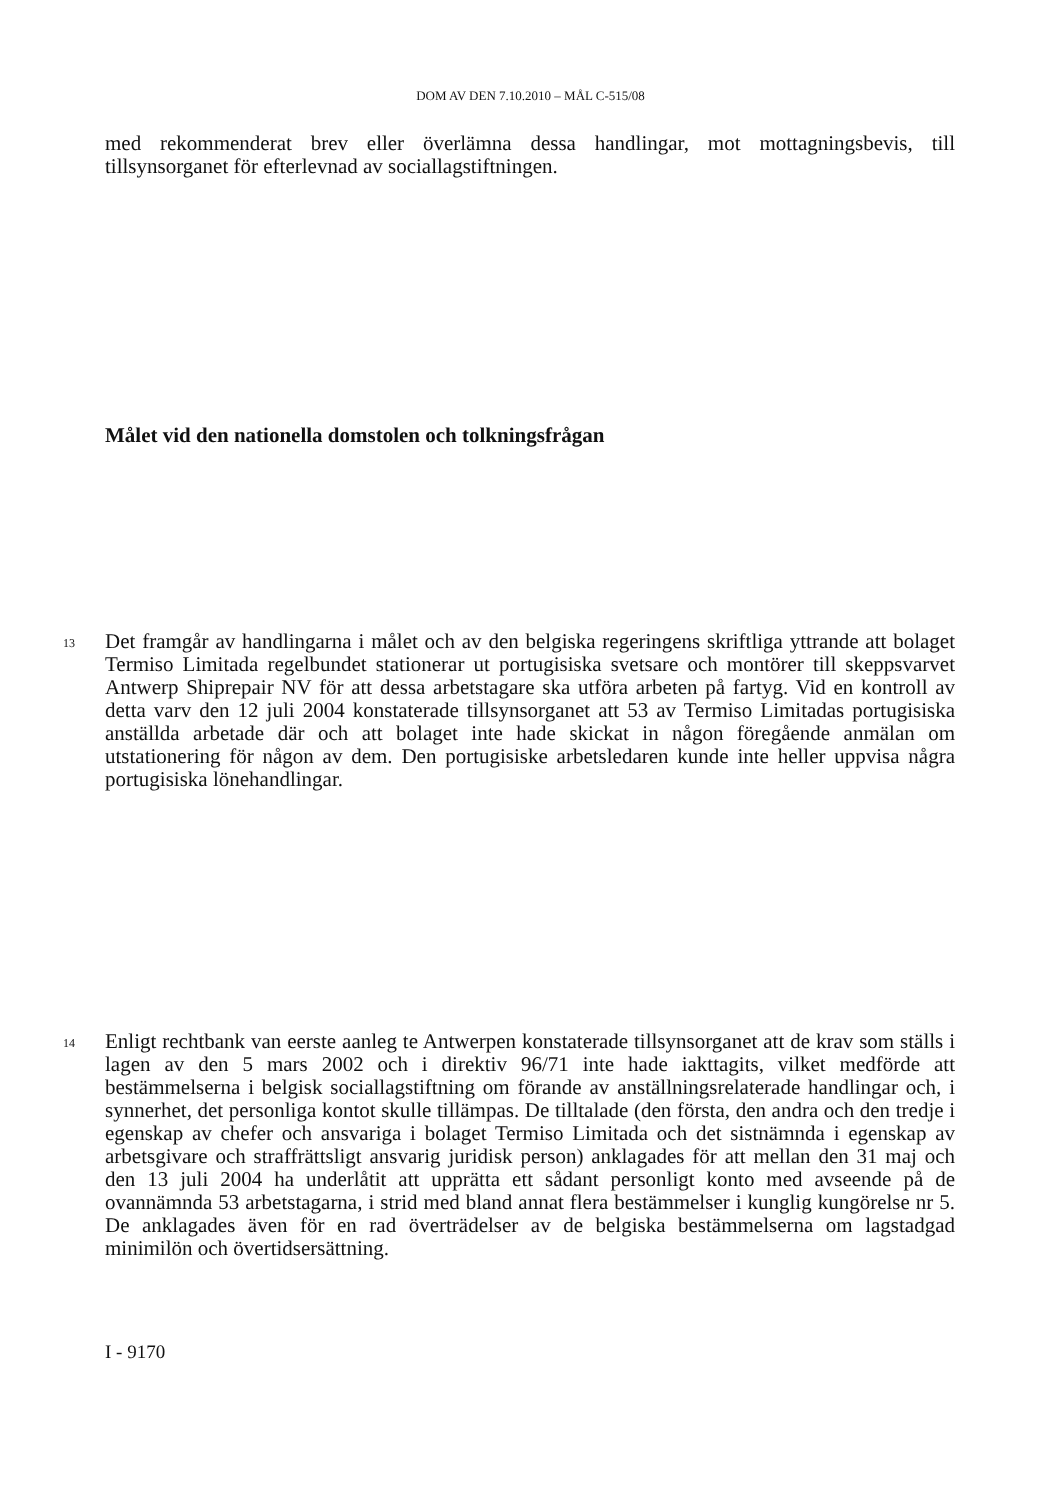DOM AV DEN 7.10.2010 – MÅL C-515/08
med rekommenderat brev eller överlämna dessa handlingar, mot mottagningsbevis, till tillsynsorganet för efterlevnad av sociallagstiftningen.
Målet vid den nationella domstolen och tolkningsfrågan
13
Det framgår av handlingarna i målet och av den belgiska regeringens skriftliga ytt­rande att bolaget Termiso Limitada regelbundet stationerar ut portugisiska svetsare och montörer till skeppsvarvet Antwerp Shiprepair NV för att dessa arbetstagare ska utföra arbeten på fartyg. Vid en kontroll av detta varv den 12 juli 2004 konstaterade tillsynsorganet att 53 av Termiso Limitadas portugisiska anställda arbetade där och att bolaget inte hade skickat in någon föregående anmälan om utstationering för nå­gon av dem. Den portugisiske arbetsledaren kunde inte heller uppvisa några portugi­siska lönehandlingar.
14
Enligt rechtbank van eerste aanleg te Antwerpen konstaterade tillsynsorganet att de krav som ställs i lagen av den 5 mars 2002 och i direktiv 96/71 inte hade iakttagits, vilket medförde att bestämmelserna i belgisk sociallagstiftning om förande av anställ­ningsrelaterade handlingar och, i synnerhet, det personliga kontot skulle tillämpas. De tilltalade (den första, den andra och den tredje i egenskap av chefer och ansva­riga i bolaget Termiso Limitada och det sistnämnda i egenskap av arbetsgivare och straffrättsligt ansvarig juridisk person) anklagades för att mellan den 31 maj och den 13 juli 2004 ha underlåtit att upprätta ett sådant personligt konto med avseende på de ovannämnda 53 arbetstagarna, i strid med bland annat flera bestämmelser i kunglig kungörelse nr 5. De anklagades även för en rad överträdelser av de belgiska bestäm­melserna om lagstadgad minimilön och övertidsersättning.
I - 9170